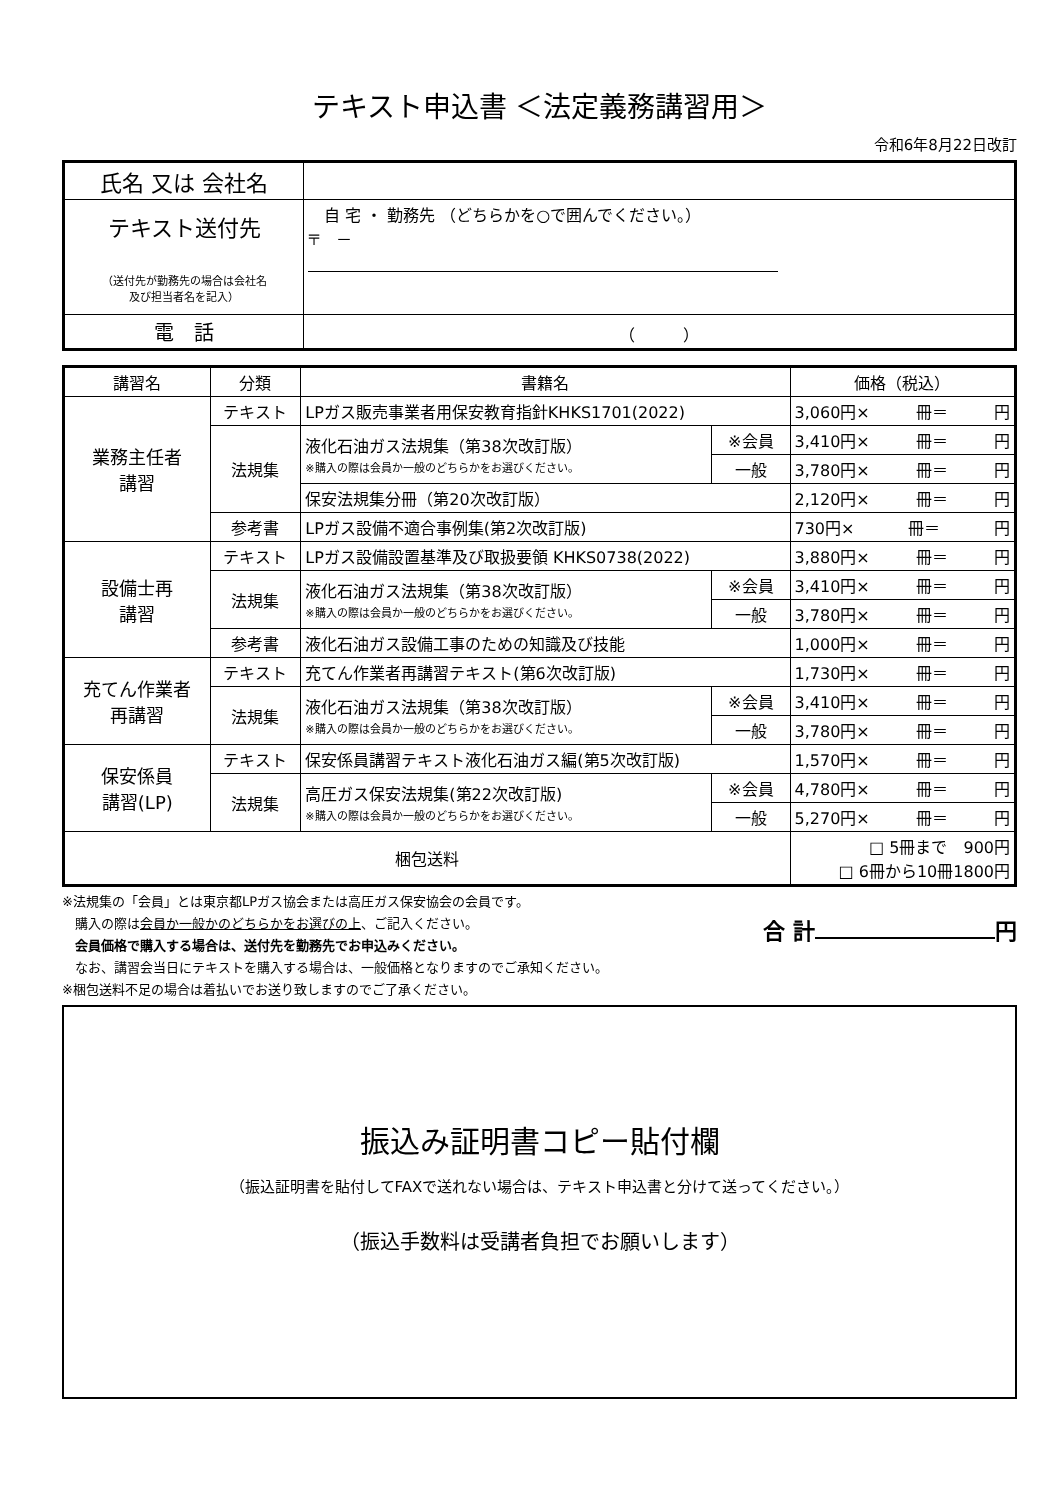テキスト申込書 ＜法定義務講習用＞
令和6年8月22日改訂
| 氏名 又は 会社名 | |
| テキスト送付先 （送付先が勤務先の場合は会社名 及び担当者名を記入） | 自 宅 ・ 勤務先 （どちらかを○で囲んでください。） 〒 － |
| 電 話 | （ ） |
| 講習名 | 分類 | 書籍名 | | 価格（税込） |
| --- | --- | --- | --- | --- |
| 業務主任者 講習 | テキスト | LPガス販売事業者用保安教育指針KHKS1701(2022) | | 3,060円× 冊＝ 円 |
| | 法規集 | 液化石油ガス法規集（第38次改訂版） ※購入の際は会員か一般のどちらかをお選びください。 | ※会員 | 3,410円× 冊＝ 円 |
| | | | 一般 | 3,780円× 冊＝ 円 |
| | | 保安法規集分冊（第20次改訂版） | | 2,120円× 冊＝ 円 |
| | 参考書 | LPガス設備不適合事例集(第2次改訂版) | | 730円× 冊＝ 円 |
| 設備士再 講習 | テキスト | LPガス設備設置基準及び取扱要領 KHKS0738(2022) | | 3,880円× 冊＝ 円 |
| | 法規集 | 液化石油ガス法規集（第38次改訂版） ※購入の際は会員か一般のどちらかをお選びください。 | ※会員 | 3,410円× 冊＝ 円 |
| | | | 一般 | 3,780円× 冊＝ 円 |
| | 参考書 | 液化石油ガス設備工事のための知識及び技能 | | 1,000円× 冊＝ 円 |
| 充てん作業者 再講習 | テキスト | 充てん作業者再講習テキスト(第6次改訂版) | | 1,730円× 冊＝ 円 |
| | 法規集 | 液化石油ガス法規集（第38次改訂版） ※購入の際は会員か一般のどちらかをお選びください。 | ※会員 | 3,410円× 冊＝ 円 |
| | | | 一般 | 3,780円× 冊＝ 円 |
| 保安係員 講習(LP) | テキスト | 保安係員講習テキスト液化石油ガス編(第5次改訂版) | | 1,570円× 冊＝ 円 |
| | 法規集 | 高圧ガス保安法規集(第22次改訂版) ※購入の際は会員か一般のどちらかをお選びください。 | ※会員 | 4,780円× 冊＝ 円 |
| | | | 一般 | 5,270円× 冊＝ 円 |
| 梱包送料 | | | | □ 5冊まで 900円 □ 6冊から10冊1800円 |
※法規集の「会員」とは東京都LPガス協会または高圧ガス保安協会の会員です。
　購入の際は会員か一般かのどちらかをお選びの上、ご記入ください。
　会員価格で購入する場合は、送付先を勤務先でお申込みください。
　なお、講習会当日にテキストを購入する場合は、一般価格となりますのでご承知ください。
※梱包送料不足の場合は着払いでお送り致しますのでご了承ください。
合 計 円
振込み証明書コピー貼付欄
（振込証明書を貼付してFAXで送れない場合は、テキスト申込書と分けて送ってください。）
（振込手数料は受講者負担でお願いします）